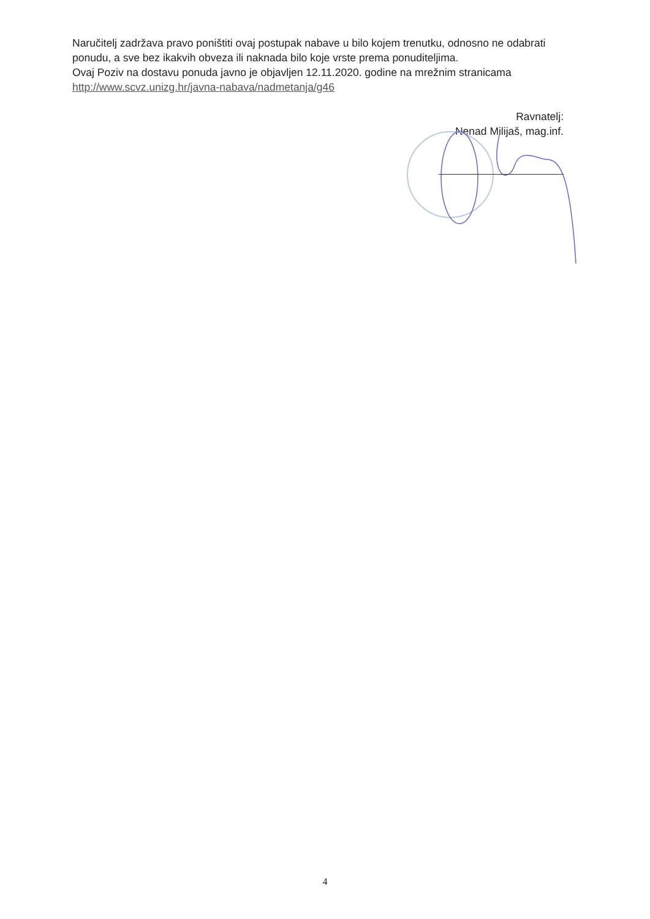Naručitelj zadržava pravo poništiti ovaj postupak nabave u bilo kojem trenutku, odnosno ne odabrati ponudu, a sve bez ikakvih obveza ili naknada bilo koje vrste prema ponuditeljima.
Ovaj Poziv na dostavu ponuda javno je objavljen 12.11.2020. godine na mrežnim stranicama http://www.scvz.unizg.hr/javna-nabava/nadmetanja/g46
Ravnatelj:
Nenad Milijaš, mag.inf.
4